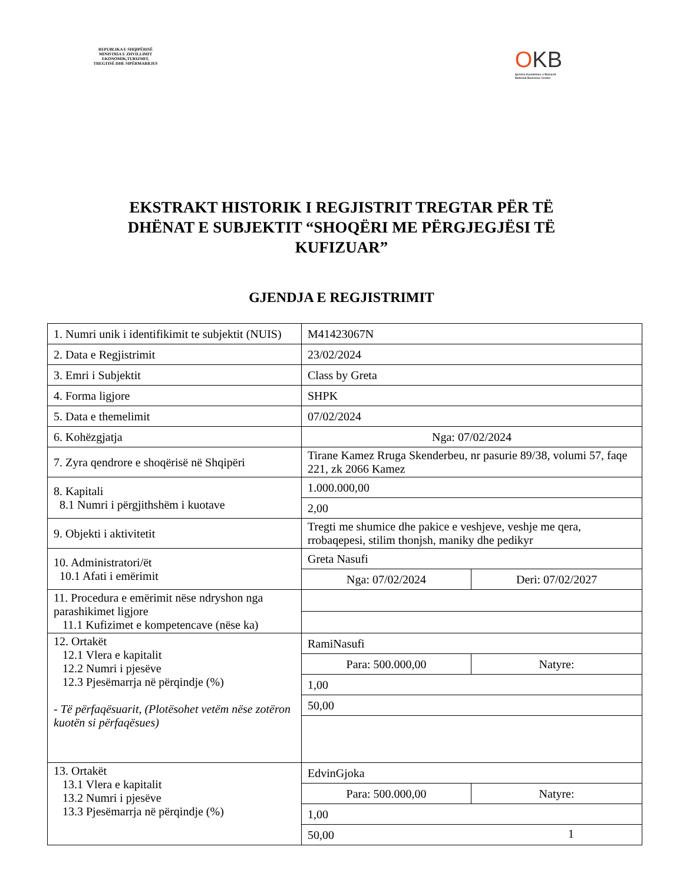REPUBLIKA E SHQIPËRISË
MINISTRIA E ZHVILLIMIT
EKONOMIK,TURIZMIT,
TREGTISË DHE SIPËRMARRJES
OKB
Qendra Kombëtare e Biznesit
National Business Center
EKSTRAKT HISTORIK I REGJISTRIT TREGTAR PËR TË DHËNAT E SUBJEKTIT “SHOQËRI ME PËRGJEGJËSI TË KUFIZUAR”
GJENDJA E REGJISTRIMIT
| 1. Numri unik i identifikimit te subjektit (NUIS) | M41423067N | |
| 2. Data e Regjistrimit | 23/02/2024 | |
| 3. Emri i Subjektit | Class by Greta | |
| 4. Forma ligjore | SHPK | |
| 5. Data e themelimit | 07/02/2024 | |
| 6. Kohëzgjatja | Nga: 07/02/2024 | |
| 7. Zyra qendrore e shoqërisë në Shqipëri | Tirane Kamez Rruga Skenderbeu, nr pasurie 89/38, volumi 57, faqe 221, zk 2066 Kamez | |
| 8. Kapitali 8.1 Numri i përgjithshëm i kuotave | 1.000.000,00 | |
| | 2,00 | |
| 9. Objekti i aktivitetit | Tregti me shumice dhe pakice e veshjeve, veshje me qera, rrobaqepesi, stilim thonjsh, maniky dhe pedikyr | |
| 10. Administratori/ët 10.1 Afati i emërimit | Greta Nasufi | |
| | Nga: 07/02/2024 | Deri: 07/02/2027 |
| 11. Procedura e emërimit nëse ndryshon nga parashikimet ligjore 11.1 Kufizimet e kompetencave (nëse ka) | | |
| 12. Ortakët 12.1 Vlera e kapitalit 12.2 Numri i pjesëve 12.3 Pjesëmarrja në përqindje (%) - Të përfaqësuarit, (Plotësohet vetëm nëse zotëron kuotën si përfaqësues) | RamiNasufi | |
| | Para: 500.000,00 | Natyre: |
| | 1,00 | |
| | 50,00 | |
| 13. Ortakët 13.1 Vlera e kapitalit 13.2 Numri i pjesëve 13.3 Pjesëmarrja në përqindje (%) | EdvinGjoka | |
| | Para: 500.000,00 | Natyre: |
| | 1,00 | |
| | 50,00 | |
1